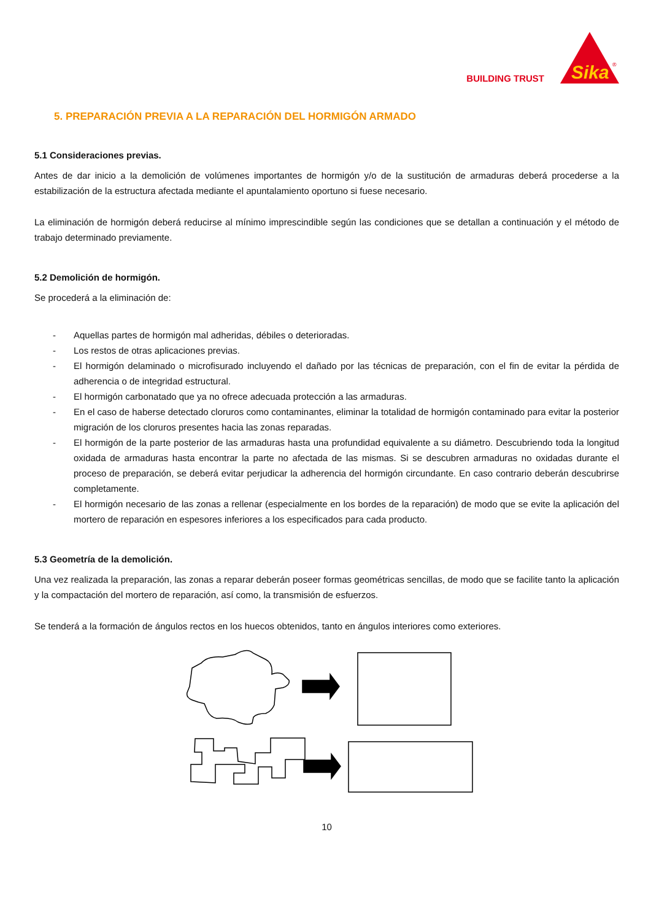BUILDING TRUST
Sika
®
5. PREPARACIÓN PREVIA A LA REPARACIÓN DEL HORMIGÓN ARMADO
5.1 Consideraciones previas.
Antes de dar inicio a la demolición de volúmenes importantes de hormigón y/o de la sustitución de armaduras deberá procederse a la estabilización de la estructura afectada mediante el apuntalamiento oportuno si fuese necesario.
La eliminación de hormigón deberá reducirse al mínimo imprescindible según las condiciones que se detallan a continuación y el método de trabajo determinado previamente.
5.2 Demolición de hormigón.
Se procederá a la eliminación de:
- Aquellas partes de hormigón mal adheridas, débiles o deterioradas.
- Los restos de otras aplicaciones previas.
- El hormigón delaminado o microfisurado incluyendo el dañado por las técnicas de preparación, con el fin de evitar la pérdida de adherencia o de integridad estructural.
- El hormigón carbonatado que ya no ofrece adecuada protección a las armaduras.
- En el caso de haberse detectado cloruros como contaminantes, eliminar la totalidad de hormigón contaminado para evitar la posterior migración de los cloruros presentes hacia las zonas reparadas.
- El hormigón de la parte posterior de las armaduras hasta una profundidad equivalente a su diámetro. Descubriendo toda la longitud oxidada de armaduras hasta encontrar la parte no afectada de las mismas. Si se descubren armaduras no oxidadas durante el proceso de preparación, se deberá evitar perjudicar la adherencia del hormigón circundante. En caso contrario deberán descubrirse completamente.
- El hormigón necesario de las zonas a rellenar (especialmente en los bordes de la reparación) de modo que se evite la aplicación del mortero de reparación en espesores inferiores a los especificados para cada producto.
5.3 Geometría de la demolición.
Una vez realizada la preparación, las zonas a reparar deberán poseer formas geométricas sencillas, de modo que se facilite tanto la aplicación y la compactación del mortero de reparación, así como, la transmisión de esfuerzos.
Se tenderá a la formación de ángulos rectos en los huecos obtenidos, tanto en ángulos interiores como exteriores.
10